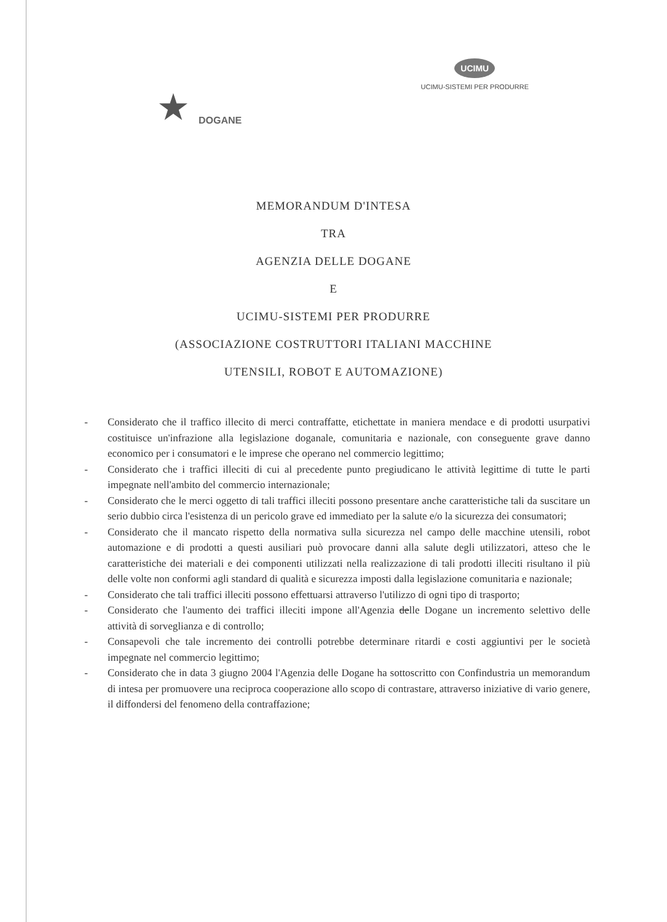★ DOGANE
UCIMU
UCIMU-SISTEMI PER PRODURRE
MEMORANDUM D'INTESA
TRA
AGENZIA DELLE DOGANE
E
UCIMU-SISTEMI PER PRODURRE
(ASSOCIAZIONE COSTRUTTORI ITALIANI MACCHINE
UTENSILI, ROBOT E AUTOMAZIONE)
- Considerato che il traffico illecito di merci contraffatte, etichettate in maniera mendace e di prodotti usurpativi costituisce un'infrazione alla legislazione doganale, comunitaria e nazionale, con conseguente grave danno economico per i consumatori e le imprese che operano nel commercio legittimo;
- Considerato che i traffici illeciti di cui al precedente punto pregiudicano le attività legittime di tutte le parti impegnate nell'ambito del commercio internazionale;
- Considerato che le merci oggetto di tali traffici illeciti possono presentare anche caratteristiche tali da suscitare un serio dubbio circa l'esistenza di un pericolo grave ed immediato per la salute e/o la sicurezza dei consumatori;
- Considerato che il mancato rispetto della normativa sulla sicurezza nel campo delle macchine utensili, robot automazione e di prodotti a questi ausiliari può provocare danni alla salute degli utilizzatori, atteso che le caratteristiche dei materiali e dei componenti utilizzati nella realizzazione di tali prodotti illeciti risultano il più delle volte non conformi agli standard di qualità e sicurezza imposti dalla legislazione comunitaria e nazionale;
- Considerato che tali traffici illeciti possono effettuarsi attraverso l'utilizzo di ogni tipo di trasporto;
- Considerato che l'aumento dei traffici illeciti impone all'Agenzia delle Dogane un incremento selettivo delle attività di sorveglianza e di controllo;
- Consapevoli che tale incremento dei controlli potrebbe determinare ritardi e costi aggiuntivi per le società impegnate nel commercio legittimo;
- Considerato che in data 3 giugno 2004 l'Agenzia delle Dogane ha sottoscritto con Confindustria un memorandum di intesa per promuovere una reciproca cooperazione allo scopo di contrastare, attraverso iniziative di vario genere, il diffondersi del fenomeno della contraffazione;